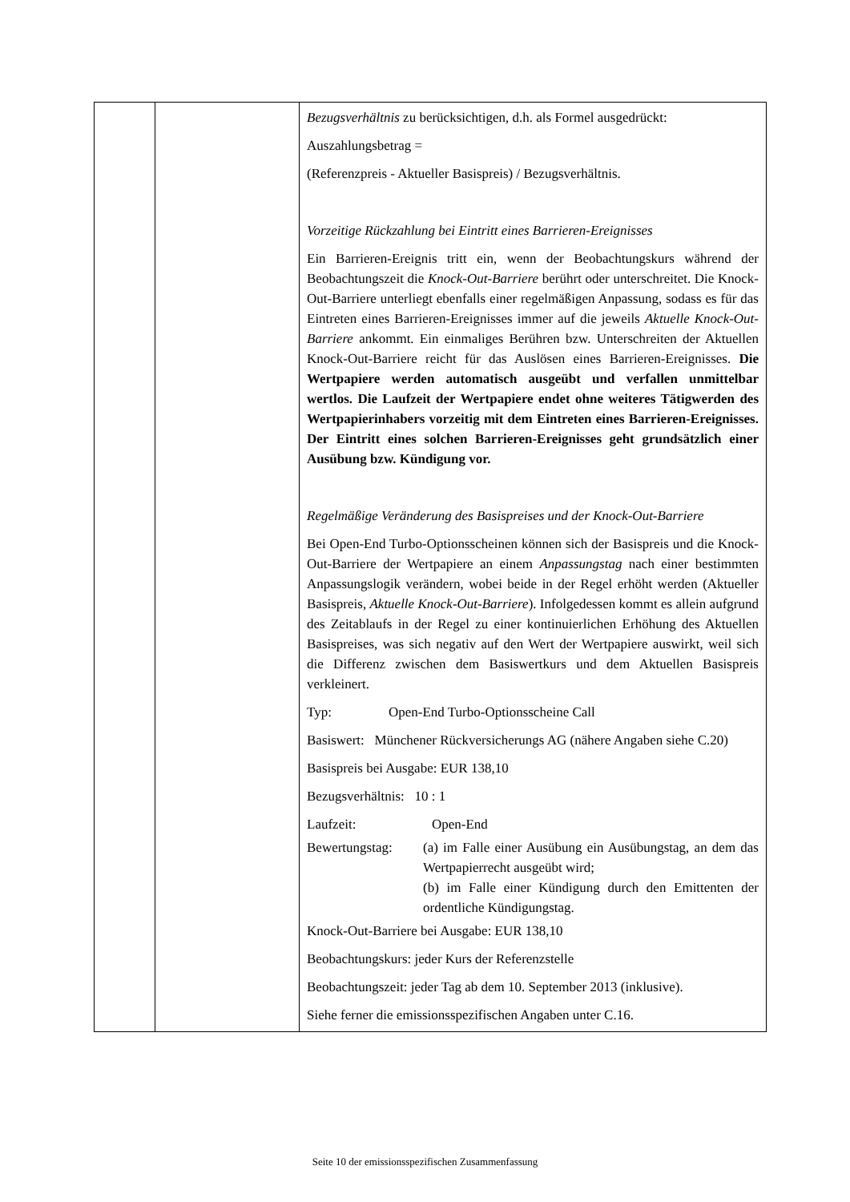| | | Bezugsverhältnis zu berücksichtigen, d.h. als Formel ausgedrückt: Auszahlungsbetrag = (Referenzpreis - Aktueller Basispreis) / Bezugsverhältnis. Vorzeitige Rückzahlung bei Eintritt eines Barrieren-Ereignisses Ein Barrieren-Ereignis tritt ein, wenn der Beobachtungskurs während der Beobachtungszeit die Knock-Out-Barriere berührt oder unterschreitet. Die Knock-Out-Barriere unterliegt ebenfalls einer regelmäßigen Anpassung, sodass es für das Eintreten eines Barrieren-Ereignisses immer auf die jeweils Aktuelle Knock-Out-Barriere ankommt. Ein einmaliges Berühren bzw. Unterschreiten der Aktuellen Knock-Out-Barriere reicht für das Auslösen eines Barrieren-Ereignisses. Die Wertpapiere werden automatisch ausgeübt und verfallen unmittelbar wertlos. Die Laufzeit der Wertpapiere endet ohne weiteres Tätigwerden des Wertpapierinhabers vorzeitig mit dem Eintreten eines Barrieren-Ereignisses. Der Eintritt eines solchen Barrieren-Ereignisses geht grundsätzlich einer Ausübung bzw. Kündigung vor. Regelmäßige Veränderung des Basispreises und der Knock-Out-Barriere Bei Open-End Turbo-Optionsscheinen können sich der Basispreis und die Knock-Out-Barriere der Wertpapiere an einem Anpassungstag nach einer bestimmten Anpassungslogik verändern, wobei beide in der Regel erhöht werden (Aktueller Basispreis, Aktuelle Knock-Out-Barriere ). Infolgedessen kommt es allein aufgrund des Zeitablaufs in der Regel zu einer kontinuierlichen Erhöhung des Aktuellen Basispreises, was sich negativ auf den Wert der Wertpapiere auswirkt, weil sich die Differenz zwischen dem Basiswertkurs und dem Aktuellen Basispreis verkleinert. Typ: Open-End Turbo-Optionsscheine Call Basiswert: Münchener Rückversicherungs AG (nähere Angaben siehe C.20) Basispreis bei Ausgabe: EUR 138,10 Bezugsverhältnis: 10 : 1 Laufzeit: Open-End Bewertungstag: (a) im Falle einer Ausübung ein Ausübungstag, an dem das Wertpapierrecht ausgeübt wird; (b) im Falle einer Kündigung durch den Emittenten der ordentliche Kündigungstag. Knock-Out-Barriere bei Ausgabe: EUR 138,10 Beobachtungskurs: jeder Kurs der Referenzstelle Beobachtungszeit: jeder Tag ab dem 10. September 2013 (inklusive). Siehe ferner die emissionsspezifischen Angaben unter C.16. |
Seite 10 der emissionsspezifischen Zusammenfassung